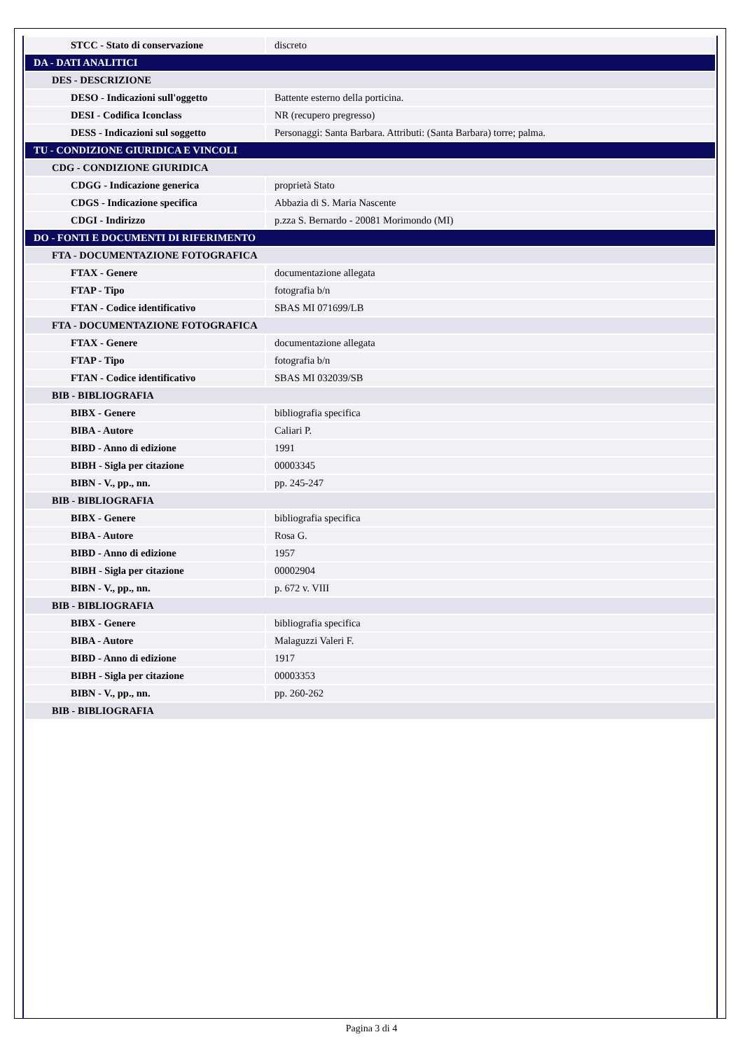| STCC - Stato di conservazione | discreto |
| DA - DATI ANALITICI | |
| DES - DESCRIZIONE | |
| DESO - Indicazioni sull'oggetto | Battente esterno della porticina. |
| DESI - Codifica Iconclass | NR (recupero pregresso) |
| DESS - Indicazioni sul soggetto | Personaggi: Santa Barbara. Attributi: (Santa Barbara) torre; palma. |
| TU - CONDIZIONE GIURIDICA E VINCOLI | |
| CDG - CONDIZIONE GIURIDICA | |
| CDGG - Indicazione generica | proprietà Stato |
| CDGS - Indicazione specifica | Abbazia di S. Maria Nascente |
| CDGI - Indirizzo | p.zza S. Bernardo - 20081 Morimondo (MI) |
| DO - FONTI E DOCUMENTI DI RIFERIMENTO | |
| FTA - DOCUMENTAZIONE FOTOGRAFICA | |
| FTAX - Genere | documentazione allegata |
| FTAP - Tipo | fotografia b/n |
| FTAN - Codice identificativo | SBAS MI 071699/LB |
| FTA - DOCUMENTAZIONE FOTOGRAFICA | |
| FTAX - Genere | documentazione allegata |
| FTAP - Tipo | fotografia b/n |
| FTAN - Codice identificativo | SBAS MI 032039/SB |
| BIB - BIBLIOGRAFIA | |
| BIBX - Genere | bibliografia specifica |
| BIBA - Autore | Caliari P. |
| BIBD - Anno di edizione | 1991 |
| BIBH - Sigla per citazione | 00003345 |
| BIBN - V., pp., nn. | pp. 245-247 |
| BIB - BIBLIOGRAFIA | |
| BIBX - Genere | bibliografia specifica |
| BIBA - Autore | Rosa G. |
| BIBD - Anno di edizione | 1957 |
| BIBH - Sigla per citazione | 00002904 |
| BIBN - V., pp., nn. | p. 672 v. VIII |
| BIB - BIBLIOGRAFIA | |
| BIBX - Genere | bibliografia specifica |
| BIBA - Autore | Malaguzzi Valeri F. |
| BIBD - Anno di edizione | 1917 |
| BIBH - Sigla per citazione | 00003353 |
| BIBN - V., pp., nn. | pp. 260-262 |
| BIB - BIBLIOGRAFIA | |
Pagina 3 di 4